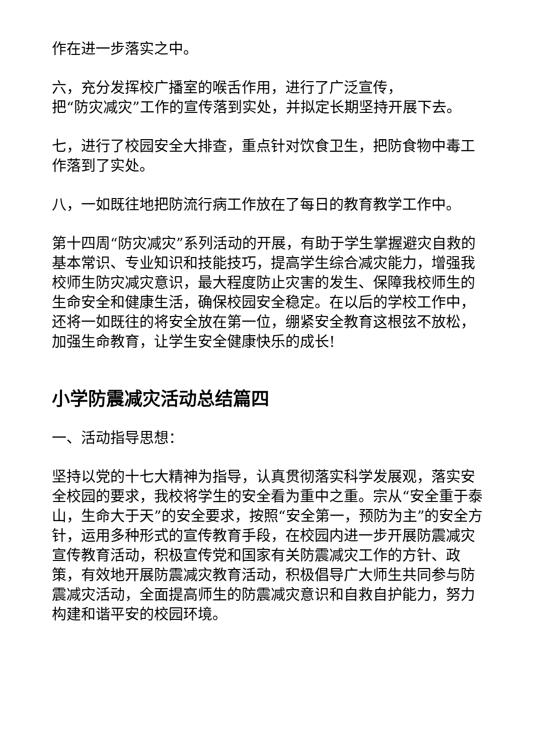作在进一步落实之中。
六，充分发挥校广播室的喉舌作用，进行了广泛宣传，
把“防灾减灾”工作的宣传落到实处，并拟定长期坚持开展下去。
七，进行了校园安全大排查，重点针对饮食卫生，把防食物中毒工作落到了实处。
八，一如既往地把防流行病工作放在了每日的教育教学工作中。
第十四周“防灾减灾”系列活动的开展，有助于学生掌握避灾自救的基本常识、专业知识和技能技巧，提高学生综合减灾能力，增强我校师生防灾减灾意识，最大程度防止灾害的发生、保障我校师生的生命安全和健康生活，确保校园安全稳定。在以后的学校工作中，还将一如既往的将安全放在第一位，绷紧安全教育这根弦不放松，加强生命教育，让学生安全健康快乐的成长!
小学防震减灾活动总结篇四
一、活动指导思想：
坚持以党的十七大精神为指导，认真贯彻落实科学发展观，落实安全校园的要求，我校将学生的安全看为重中之重。宗从“安全重于泰山，生命大于天”的安全要求，按照“安全第一，预防为主”的安全方针，运用多种形式的宣传教育手段，在校园内进一步开展防震减灾宣传教育活动，积极宣传党和国家有关防震减灾工作的方针、政策，有效地开展防震减灾教育活动，积极倡导广大师生共同参与防震减灾活动，全面提高师生的防震减灾意识和自救自护能力，努力构建和谐平安的校园环境。